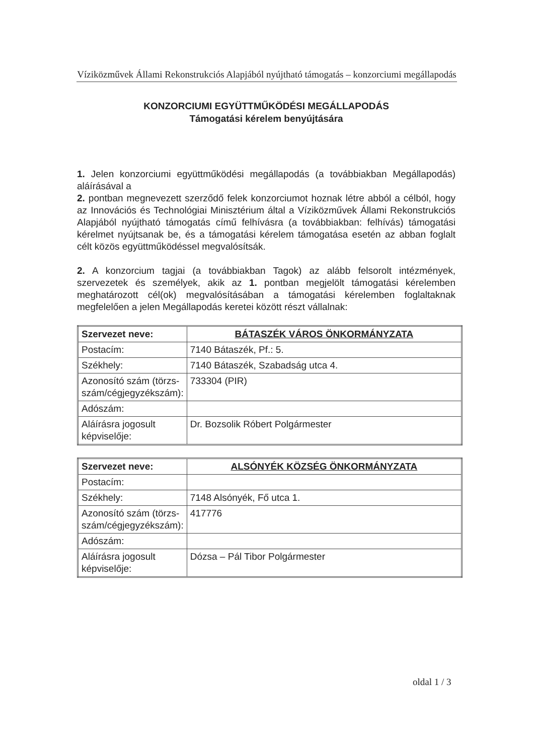Víziközművek Állami Rekonstrukciós Alapjából nyújtható támogatás – konzorciumi megállapodás
KONZORCIUMI EGYÜTTMŰKÖDÉSI MEGÁLLAPODÁS
Támogatási kérelem benyújtására
1. Jelen konzorciumi együttműködési megállapodás (a továbbiakban Megállapodás) aláírásával a
2. pontban megnevezett szerződő felek konzorciumot hoznak létre abból a célból, hogy az Innovációs és Technológiai Minisztérium által a Víziközművek Állami Rekonstrukciós Alapjából nyújtható támogatás című felhívásra (a továbbiakban: felhívás) támogatási kérelmet nyújtsanak be, és a támogatási kérelem támogatása esetén az abban foglalt célt közös együttműködéssel megvalósítsák.
2. A konzorcium tagjai (a továbbiakban Tagok) az alább felsorolt intézmények, szervezetek és személyek, akik az 1. pontban megjelölt támogatási kérelemben meghatározott cél(ok) megvalósításában a támogatási kérelemben foglaltaknak megfelelően a jelen Megállapodás keretei között részt vállalnak:
| Szervezet neve: | BÁTASZÉK VÁROS ÖNKORMÁNYZATA |
| Postacím: | 7140 Bátaszék, Pf.: 5. |
| Székhely: | 7140 Bátaszék, Szabadság utca 4. |
| Azonosító szám (törzs-szám/cégjegyzékszám): | 733304 (PIR) |
| Adószám: | |
| Aláírásra jogosult képviselője: | Dr. Bozsolik Róbert Polgármester |
| Szervezet neve: | ALSÓNYÉK KÖZSÉG ÖNKORMÁNYZATA |
| Postacím: | |
| Székhely: | 7148 Alsónyék, Fő utca 1. |
| Azonosító szám (törzs-szám/cégjegyzékszám): | 417776 |
| Adószám: | |
| Aláírásra jogosult képviselője: | Dózsa – Pál Tibor Polgármester |
oldal 1 / 3